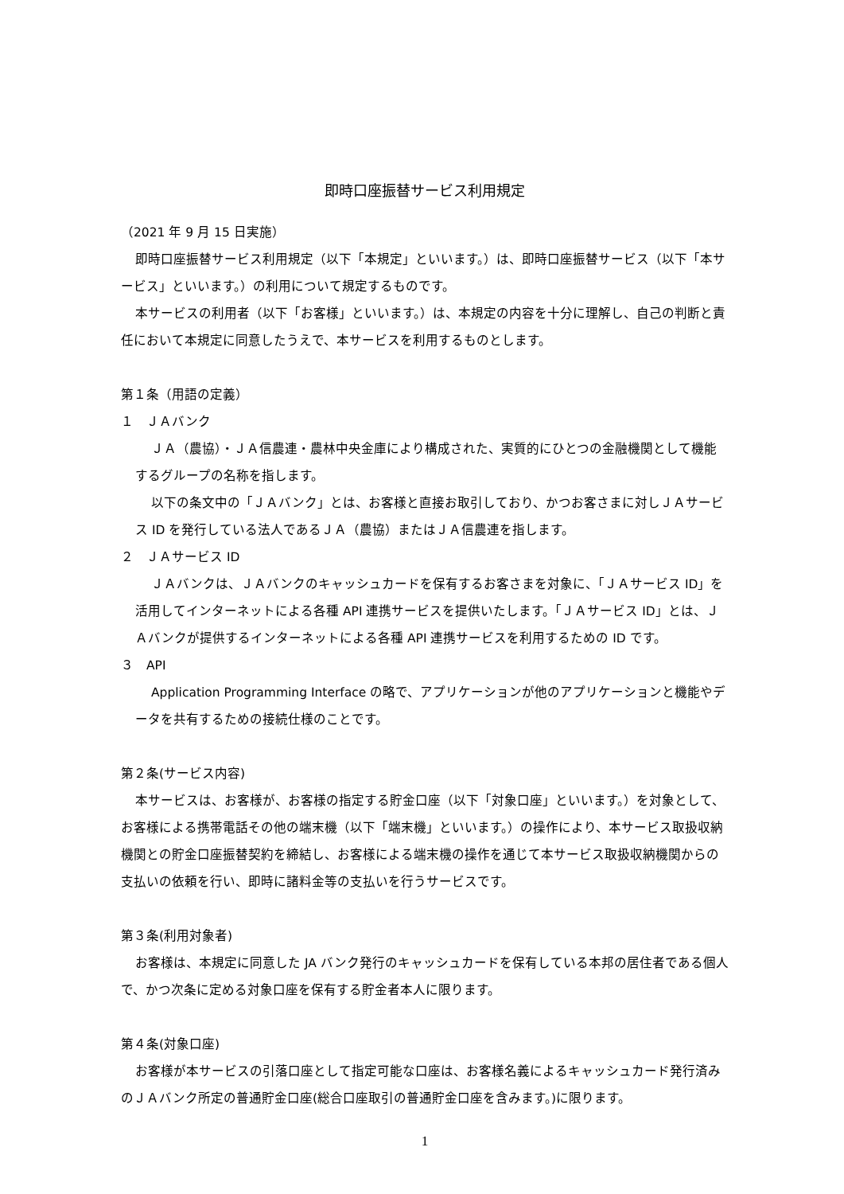即時口座振替サービス利用規定
（2021 年 9 月 15 日実施）
即時口座振替サービス利用規定（以下「本規定」といいます。）は、即時口座振替サービス（以下「本サービス」といいます。）の利用について規定するものです。
本サービスの利用者（以下「お客様」といいます。）は、本規定の内容を十分に理解し、自己の判断と責任において本規定に同意したうえで、本サービスを利用するものとします。
第１条（用語の定義）
１　ＪＡバンク
ＪＡ（農協）・ＪＡ信農連・農林中央金庫により構成された、実質的にひとつの金融機関として機能するグループの名称を指します。
以下の条文中の「ＪＡバンク」とは、お客様と直接お取引しており、かつお客さまに対しＪＡサービス ID を発行している法人であるＪＡ（農協）またはＪＡ信農連を指します。
２　ＪＡサービス ID
ＪＡバンクは、ＪＡバンクのキャッシュカードを保有するお客さまを対象に、「ＪＡサービス ID」を活用してインターネットによる各種 API 連携サービスを提供いたします。「ＪＡサービス ID」とは、ＪＡバンクが提供するインターネットによる各種 API 連携サービスを利用するための ID です。
３　API
Application Programming Interface の略で、アプリケーションが他のアプリケーションと機能やデータを共有するための接続仕様のことです。
第２条(サービス内容)
本サービスは、お客様が、お客様の指定する貯金口座（以下「対象口座」といいます。）を対象として、お客様による携帯電話その他の端末機（以下「端末機」といいます。）の操作により、本サービス取扱収納機関との貯金口座振替契約を締結し、お客様による端末機の操作を通じて本サービス取扱収納機関からの支払いの依頼を行い、即時に諸料金等の支払いを行うサービスです。
第３条(利用対象者)
お客様は、本規定に同意した JA バンク発行のキャッシュカードを保有している本邦の居住者である個人で、かつ次条に定める対象口座を保有する貯金者本人に限ります。
第４条(対象口座)
お客様が本サービスの引落口座として指定可能な口座は、お客様名義によるキャッシュカード発行済みのＪＡバンク所定の普通貯金口座(総合口座取引の普通貯金口座を含みます。)に限ります。
1